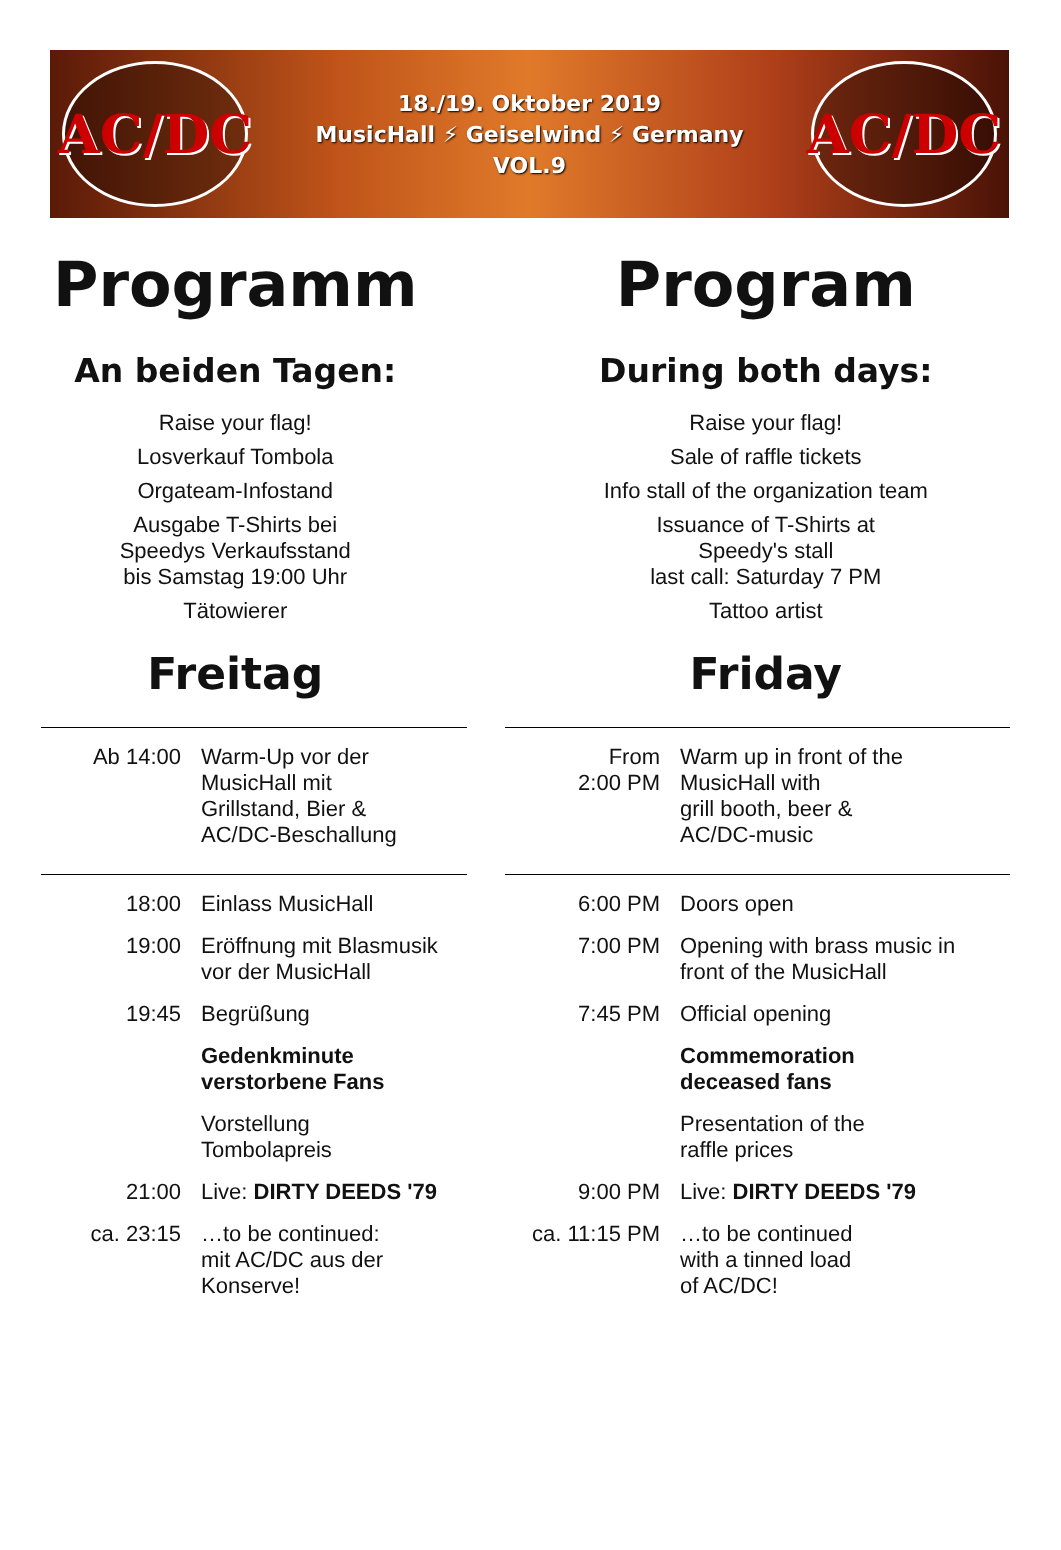AC/DC
18./19. Oktober 2019
MusicHall ⚡ Geiselwind ⚡ Germany
VOL.9
AC/DC
Programm
An beiden Tagen:
Raise your flag!
Losverkauf Tombola
Orgateam-Infostand
Ausgabe T-Shirts bei
Speedys Verkaufsstand
bis Samstag 19:00 Uhr
Tätowierer
Freitag
Program
During both days:
Raise your flag!
Sale of raffle tickets
Info stall of the organization team
Issuance of T-Shirts at
Speedy's stall
last call: Saturday 7 PM
Tattoo artist
Friday
| Ab 14:00 | Warm-Up vor der MusicHall mit Grillstand, Bier & AC/DC-Beschallung |
| 18:00 | Einlass MusicHall |
| 19:00 | Eröffnung mit Blasmusik vor der MusicHall |
| 19:45 | Begrüßung |
| | Gedenkminute verstorbene Fans |
| | Vorstellung Tombolapreis |
| 21:00 | Live: DIRTY DEEDS '79 |
| ca. 23:15 | …to be continued: mit AC/DC aus der Konserve! |
| From 2:00 PM | Warm up in front of the MusicHall with grill booth, beer & AC/DC-music |
| 6:00 PM | Doors open |
| 7:00 PM | Opening with brass music in front of the MusicHall |
| 7:45 PM | Official opening |
| | Commemoration deceased fans |
| | Presentation of the raffle prices |
| 9:00 PM | Live: DIRTY DEEDS '79 |
| ca. 11:15 PM | …to be continued with a tinned load of AC/DC! |